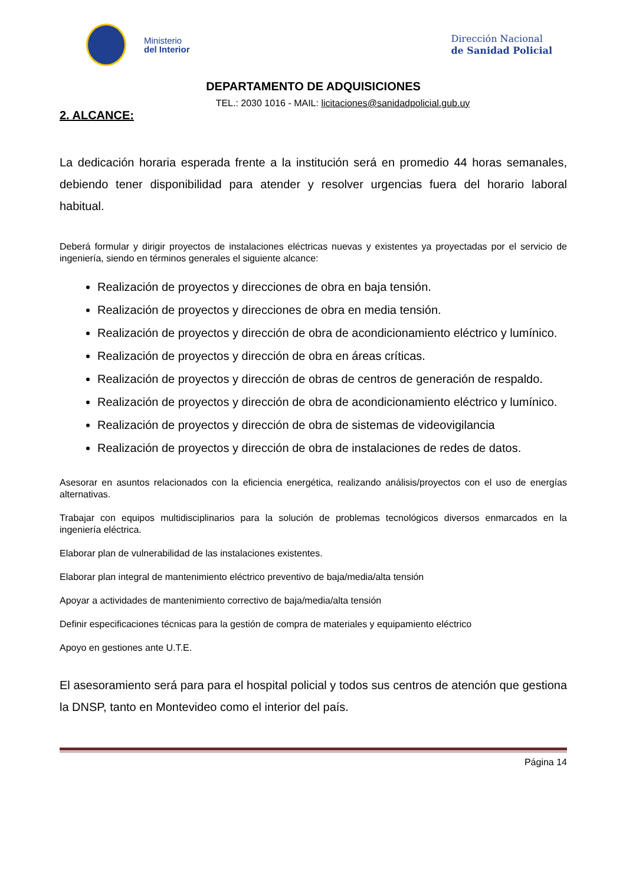Ministerio
del Interior
Dirección Nacional
de Sanidad Policial
DEPARTAMENTO DE ADQUISICIONES
TEL.: 2030 1016 - MAIL: licitaciones@sanidadpolicial.gub.uy
2. ALCANCE:
La dedicación horaria esperada frente a la institución será en promedio 44 horas semanales, debiendo tener disponibilidad para atender y resolver urgencias fuera del horario laboral habitual.
Deberá formular y dirigir proyectos de instalaciones eléctricas nuevas y existentes ya proyectadas por el servicio de ingeniería, siendo en términos generales el siguiente alcance:
Realización de proyectos y direcciones de obra en baja tensión.
Realización de proyectos y direcciones de obra en media tensión.
Realización de proyectos y dirección de obra de acondicionamiento eléctrico y lumínico.
Realización de proyectos y dirección de obra en áreas críticas.
Realización de proyectos y dirección de obras de centros de generación de respaldo.
Realización de proyectos y dirección de obra de acondicionamiento eléctrico y lumínico.
Realización de proyectos y dirección de obra de sistemas de videovigilancia
Realización de proyectos y dirección de obra de instalaciones de redes de datos.
Asesorar en asuntos relacionados con la eficiencia energética, realizando análisis/proyectos con el uso de energías alternativas.
Trabajar con equipos multidisciplinarios para la solución de problemas tecnológicos diversos enmarcados en la ingeniería eléctrica.
Elaborar plan de vulnerabilidad de las instalaciones existentes.
Elaborar plan integral de mantenimiento eléctrico preventivo de baja/media/alta tensión
Apoyar a actividades de mantenimiento correctivo de baja/media/alta tensión
Definir especificaciones técnicas para la gestión de compra de materiales y equipamiento eléctrico
Apoyo en gestiones ante U.T.E.
El asesoramiento será para para el hospital policial y todos sus centros de atención que gestiona la DNSP, tanto en Montevideo como el interior del país.
Página 14